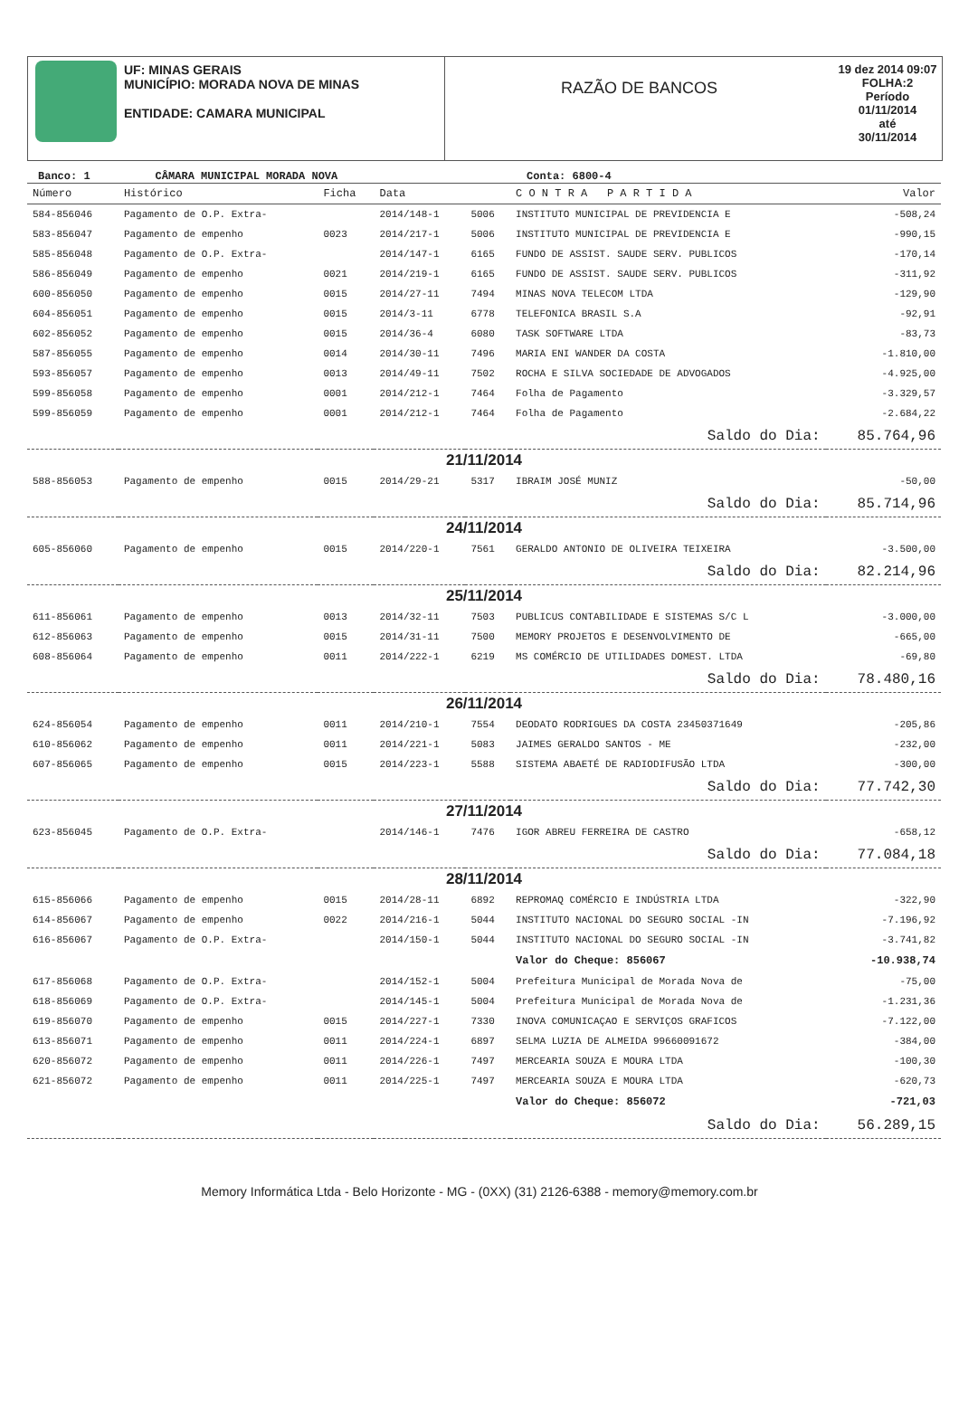UF: MINAS GERAIS
MUNICÍPIO: MORADA NOVA DE MINAS
ENTIDADE: CAMARA MUNICIPAL
RAZÃO DE BANCOS
19 dez 2014 09:07
FOLHA:2
Período
01/11/2014
até
30/11/2014
Banco: 1 CÂMARA MUNICIPAL MORADA NOVA Conta: 6800-4
| Número | Histórico | Ficha | Data | | C O N T R A P A R T I D A | Valor |
| --- | --- | --- | --- | --- | --- | --- |
| 584-856046 | Pagamento de O.P. Extra- | | 2014/148-1 | 5006 | INSTITUTO MUNICIPAL DE PREVIDENCIA E | -508,24 |
| 583-856047 | Pagamento de empenho | 0023 | 2014/217-1 | 5006 | INSTITUTO MUNICIPAL DE PREVIDENCIA E | -990,15 |
| 585-856048 | Pagamento de O.P. Extra- | | 2014/147-1 | 6165 | FUNDO DE ASSIST. SAUDE SERV. PUBLICOS | -170,14 |
| 586-856049 | Pagamento de empenho | 0021 | 2014/219-1 | 6165 | FUNDO DE ASSIST. SAUDE SERV. PUBLICOS | -311,92 |
| 600-856050 | Pagamento de empenho | 0015 | 2014/27-11 | 7494 | MINAS NOVA TELECOM LTDA | -129,90 |
| 604-856051 | Pagamento de empenho | 0015 | 2014/3-11 | 6778 | TELEFONICA BRASIL S.A | -92,91 |
| 602-856052 | Pagamento de empenho | 0015 | 2014/36-4 | 6080 | TASK SOFTWARE LTDA | -83,73 |
| 587-856055 | Pagamento de empenho | 0014 | 2014/30-11 | 7496 | MARIA ENI WANDER DA COSTA | -1.810,00 |
| 593-856057 | Pagamento de empenho | 0013 | 2014/49-11 | 7502 | ROCHA E SILVA SOCIEDADE DE ADVOGADOS | -4.925,00 |
| 599-856058 | Pagamento de empenho | 0001 | 2014/212-1 | 7464 | Folha de Pagamento | -3.329,57 |
| 599-856059 | Pagamento de empenho | 0001 | 2014/212-1 | 7464 | Folha de Pagamento | -2.684,22 |
| Saldo do Dia: | | | | | | 85.764,96 |
| 21/11/2014 | | | | | | |
| 588-856053 | Pagamento de empenho | 0015 | 2014/29-21 | 5317 | IBRAIM JOSÉ MUNIZ | -50,00 |
| Saldo do Dia: | | | | | | 85.714,96 |
| 24/11/2014 | | | | | | |
| 605-856060 | Pagamento de empenho | 0015 | 2014/220-1 | 7561 | GERALDO ANTONIO DE OLIVEIRA TEIXEIRA | -3.500,00 |
| Saldo do Dia: | | | | | | 82.214,96 |
| 25/11/2014 | | | | | | |
| 611-856061 | Pagamento de empenho | 0013 | 2014/32-11 | 7503 | PUBLICUS CONTABILIDADE E SISTEMAS S/C L | -3.000,00 |
| 612-856063 | Pagamento de empenho | 0015 | 2014/31-11 | 7500 | MEMORY PROJETOS E DESENVOLVIMENTO DE | -665,00 |
| 608-856064 | Pagamento de empenho | 0011 | 2014/222-1 | 6219 | MS COMÉRCIO DE UTILIDADES DOMEST. LTDA | -69,80 |
| Saldo do Dia: | | | | | | 78.480,16 |
| 26/11/2014 | | | | | | |
| 624-856054 | Pagamento de empenho | 0011 | 2014/210-1 | 7554 | DEODATO RODRIGUES DA COSTA 23450371649 | -205,86 |
| 610-856062 | Pagamento de empenho | 0011 | 2014/221-1 | 5083 | JAIMES GERALDO SANTOS - ME | -232,00 |
| 607-856065 | Pagamento de empenho | 0015 | 2014/223-1 | 5588 | SISTEMA ABAETÉ DE RADIODIFUSÃO LTDA | -300,00 |
| Saldo do Dia: | | | | | | 77.742,30 |
| 27/11/2014 | | | | | | |
| 623-856045 | Pagamento de O.P. Extra- | | 2014/146-1 | 7476 | IGOR ABREU FERREIRA DE CASTRO | -658,12 |
| Saldo do Dia: | | | | | | 77.084,18 |
| 28/11/2014 | | | | | | |
| 615-856066 | Pagamento de empenho | 0015 | 2014/28-11 | 6892 | REPROMAQ COMÉRCIO E INDÚSTRIA LTDA | -322,90 |
| 614-856067 | Pagamento de empenho | 0022 | 2014/216-1 | 5044 | INSTITUTO NACIONAL DO SEGURO SOCIAL -IN | -7.196,92 |
| 616-856067 | Pagamento de O.P. Extra- | | 2014/150-1 | 5044 | INSTITUTO NACIONAL DO SEGURO SOCIAL -IN | -3.741,82 |
| | | | | | Valor do Cheque: 856067 | -10.938,74 |
| 617-856068 | Pagamento de O.P. Extra- | | 2014/152-1 | 5004 | Prefeitura Municipal de Morada Nova de | -75,00 |
| 618-856069 | Pagamento de O.P. Extra- | | 2014/145-1 | 5004 | Prefeitura Municipal de Morada Nova de | -1.231,36 |
| 619-856070 | Pagamento de empenho | 0015 | 2014/227-1 | 7330 | INOVA COMUNICAÇAO E SERVIÇOS GRAFICOS | -7.122,00 |
| 613-856071 | Pagamento de empenho | 0011 | 2014/224-1 | 6897 | SELMA LUZIA DE ALMEIDA 99660091672 | -384,00 |
| 620-856072 | Pagamento de empenho | 0011 | 2014/226-1 | 7497 | MERCEARIA SOUZA E MOURA LTDA | -100,30 |
| 621-856072 | Pagamento de empenho | 0011 | 2014/225-1 | 7497 | MERCEARIA SOUZA E MOURA LTDA | -620,73 |
| | | | | | Valor do Cheque: 856072 | -721,03 |
| Saldo do Dia: | | | | | | 56.289,15 |
Memory Informática Ltda - Belo Horizonte - MG - (0XX) (31) 2126-6388 - memory@memory.com.br